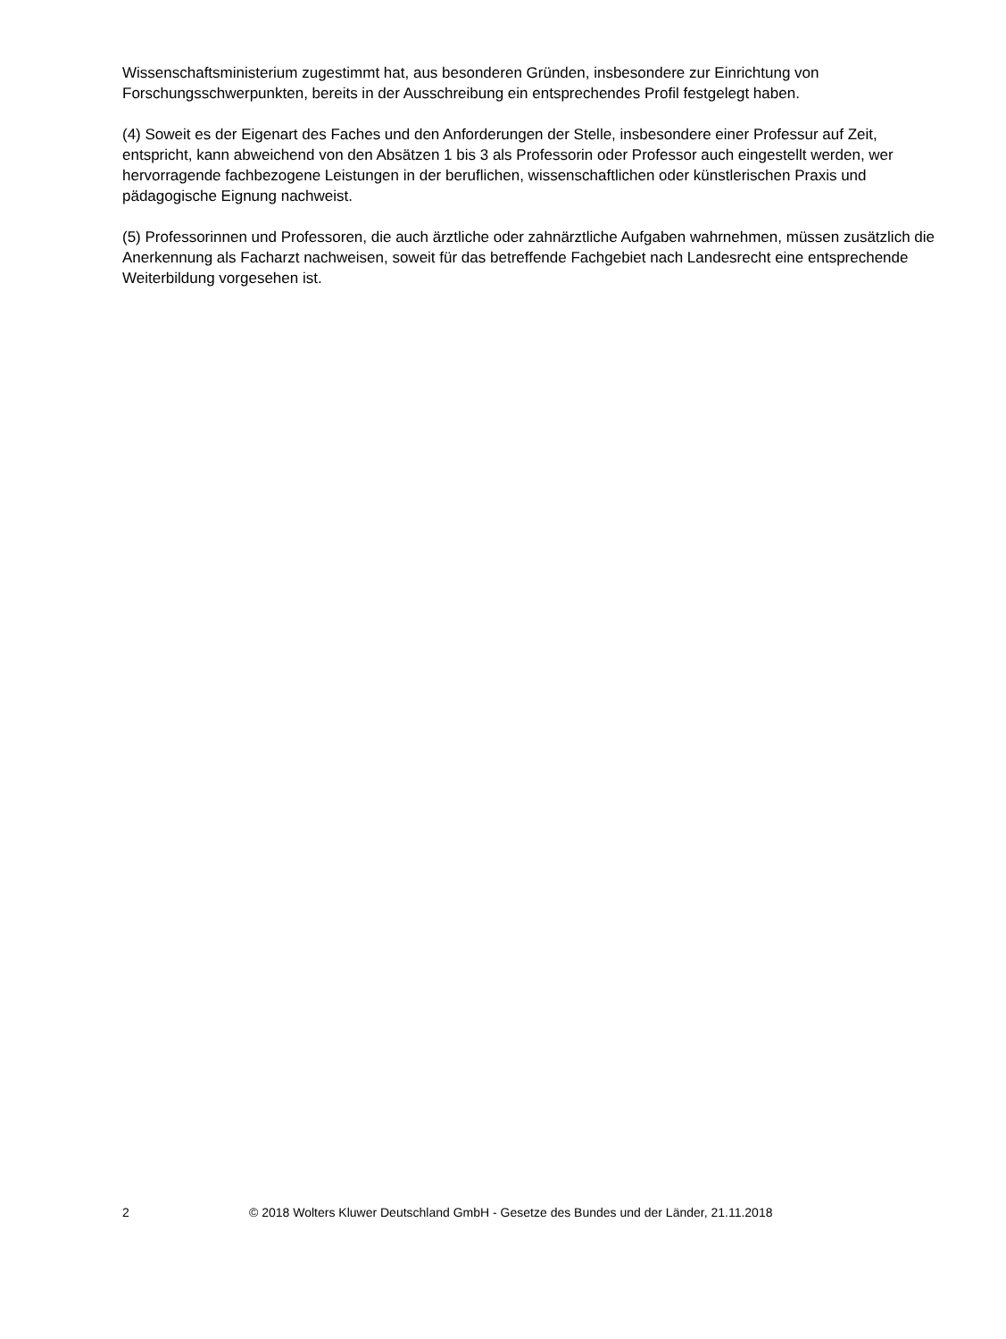Wissenschaftsministerium zugestimmt hat, aus besonderen Gründen, insbesondere zur Einrichtung von Forschungsschwerpunkten, bereits in der Ausschreibung ein entsprechendes Profil festgelegt haben.
(4) Soweit es der Eigenart des Faches und den Anforderungen der Stelle, insbesondere einer Professur auf Zeit, entspricht, kann abweichend von den Absätzen 1 bis 3 als Professorin oder Professor auch eingestellt werden, wer hervorragende fachbezogene Leistungen in der beruflichen, wissenschaftlichen oder künstlerischen Praxis und pädagogische Eignung nachweist.
(5) Professorinnen und Professoren, die auch ärztliche oder zahnärztliche Aufgaben wahrnehmen, müssen zusätzlich die Anerkennung als Facharzt nachweisen, soweit für das betreffende Fachgebiet nach Landesrecht eine entsprechende Weiterbildung vorgesehen ist.
2 © 2018 Wolters Kluwer Deutschland GmbH - Gesetze des Bundes und der Länder, 21.11.2018